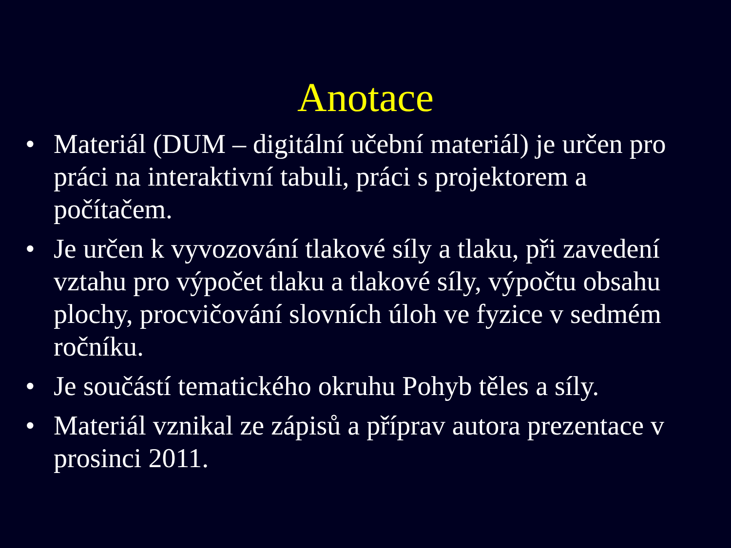Anotace
• Materiál (DUM – digitální učební materiál) je určen pro práci na interaktivní tabuli, práci s projektorem a počítačem.
• Je určen k vyvozování tlakové síly a tlaku, při zavedení vztahu pro výpočet tlaku a tlakové síly, výpočtu obsahu plochy, procvičování slovních úloh ve fyzice v sedmém ročníku.
• Je součástí tematického okruhu Pohyb těles a síly.
• Materiál vznikal ze zápisů a příprav autora prezentace v prosinci 2011.